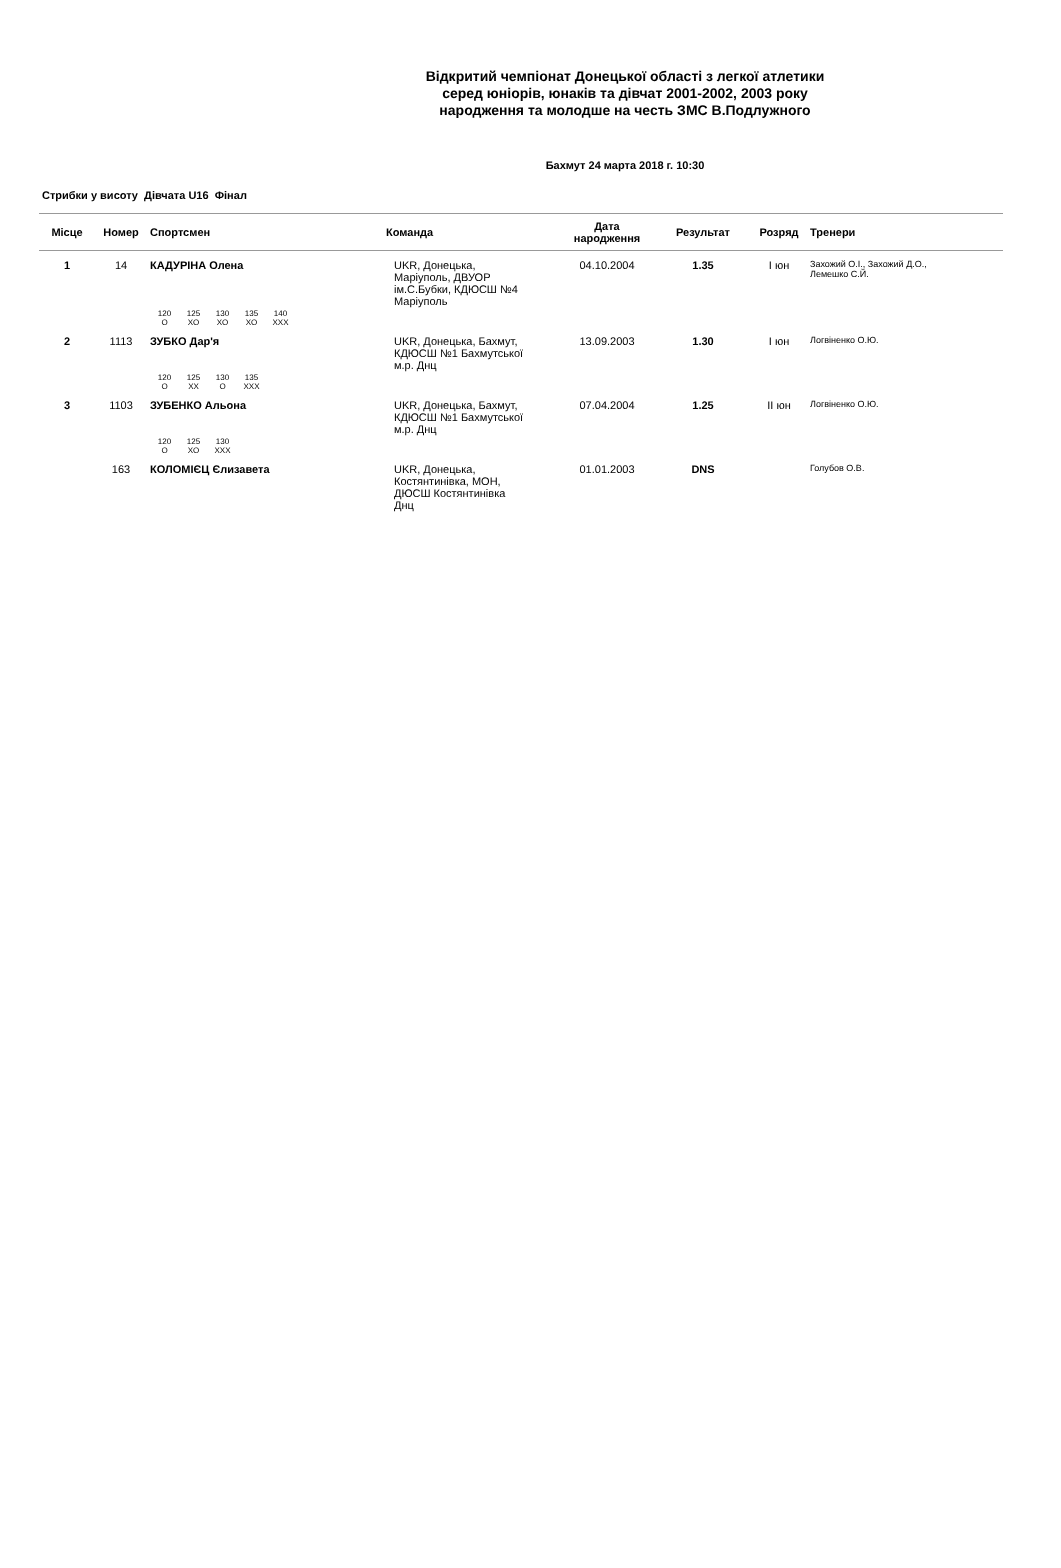Відкритий чемпіонат Донецької області з легкої атлетики
серед юніорів, юнаків та дівчат 2001-2002, 2003 року
народження та молодше на честь ЗМС В.Подлужного
Бахмут 24 марта 2018 г. 10:30
Стрибки у висоту Дівчата U16 Фінал
| Місце | Номер | Спортсмен | Команда | Дата народження | Результат | Розряд | Тренери |
| --- | --- | --- | --- | --- | --- | --- | --- |
| 1 | 14 | КАДУРІНА Олена | UKR, Донецька, Маріуполь, ДВУОР ім.С.Бубки, КДЮСШ №4 Маріуполь | 04.10.2004 | 1.35 | І юн | Захожий О.І., Захожий Д.О., Лемешко С.Й. |
| | | 120 125 130 135 140 O XO XO XO XXX | | | | | |
| 2 | 1113 | ЗУБКО Дар'я | UKR, Донецька, Бахмут, КДЮСШ №1 Бахмутської м.р. Днц | 13.09.2003 | 1.30 | І юн | Логвіненко О.Ю. |
| | | 120 125 130 135 O XX O XXX | | | | | |
| 3 | 1103 | ЗУБЕНКО Альона | UKR, Донецька, Бахмут, КДЮСШ №1 Бахмутської м.р. Днц | 07.04.2004 | 1.25 | ІІ юн | Логвіненко О.Ю. |
| | | 120 125 130 O XO XXX | | | | | |
| | 163 | КОЛОМІЄЦ Єлизавета | UKR, Донецька, Костянтинівка, МОН, ДЮСШ Костянтинівка Днц | 01.01.2003 | DNS | | Голубов О.В. |